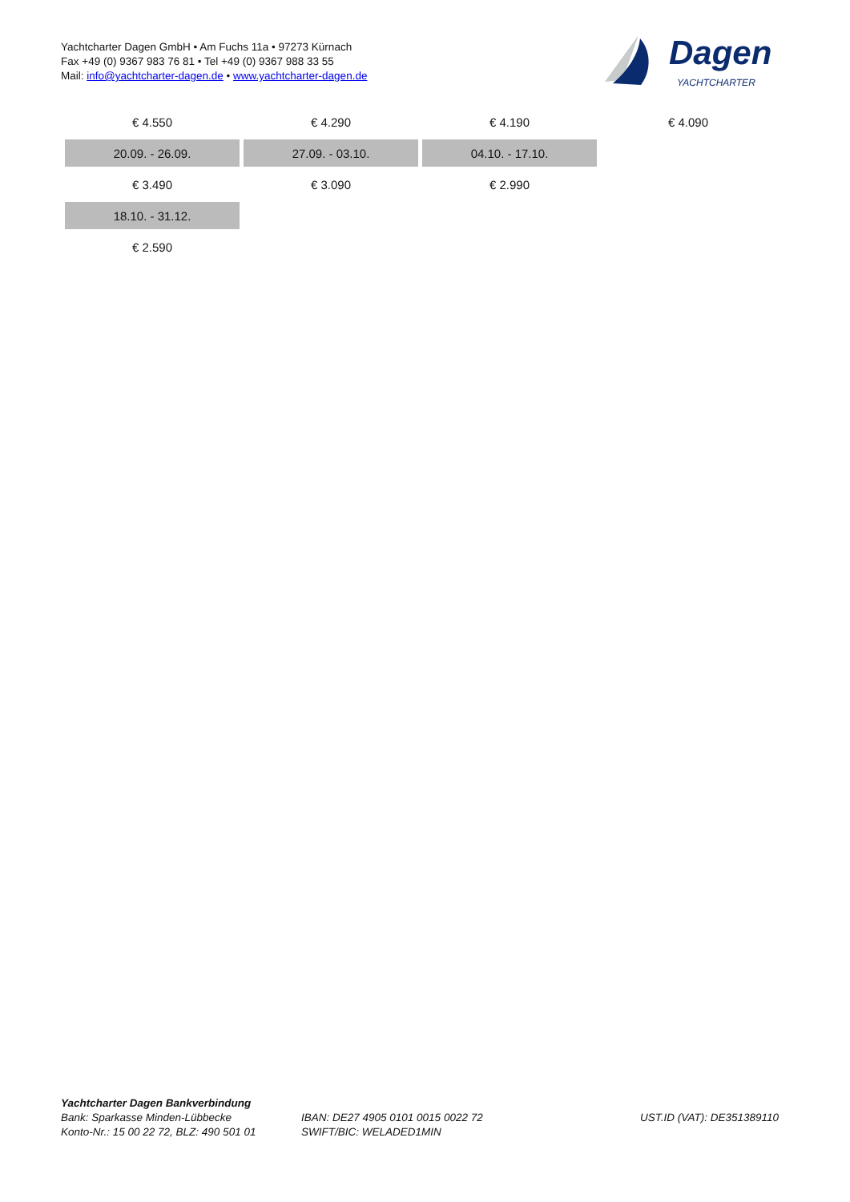Yachtcharter Dagen GmbH • Am Fuchs 11a • 97273 Kürnach
Fax +49 (0) 9367 983 76 81 • Tel +49 (0) 9367 988 33 55
Mail: info@yachtcharter-dagen.de • www.yachtcharter-dagen.de
Dagen
YACHTCHARTER
| € 4.550 | € 4.290 | € 4.190 | € 4.090 |
| 20.09. - 26.09. | 27.09. - 03.10. | 04.10. - 17.10. | |
| € 3.490 | € 3.090 | € 2.990 | |
| 18.10. - 31.12. | | | |
| € 2.590 | | | |
Yachtcharter Dagen Bankverbindung
Bank: Sparkasse Minden-Lübbecke
Konto-Nr.: 15 00 22 72, BLZ: 490 501 01
IBAN: DE27 4905 0101 0015 0022 72
SWIFT/BIC: WELADED1MIN
UST.ID (VAT): DE351389110